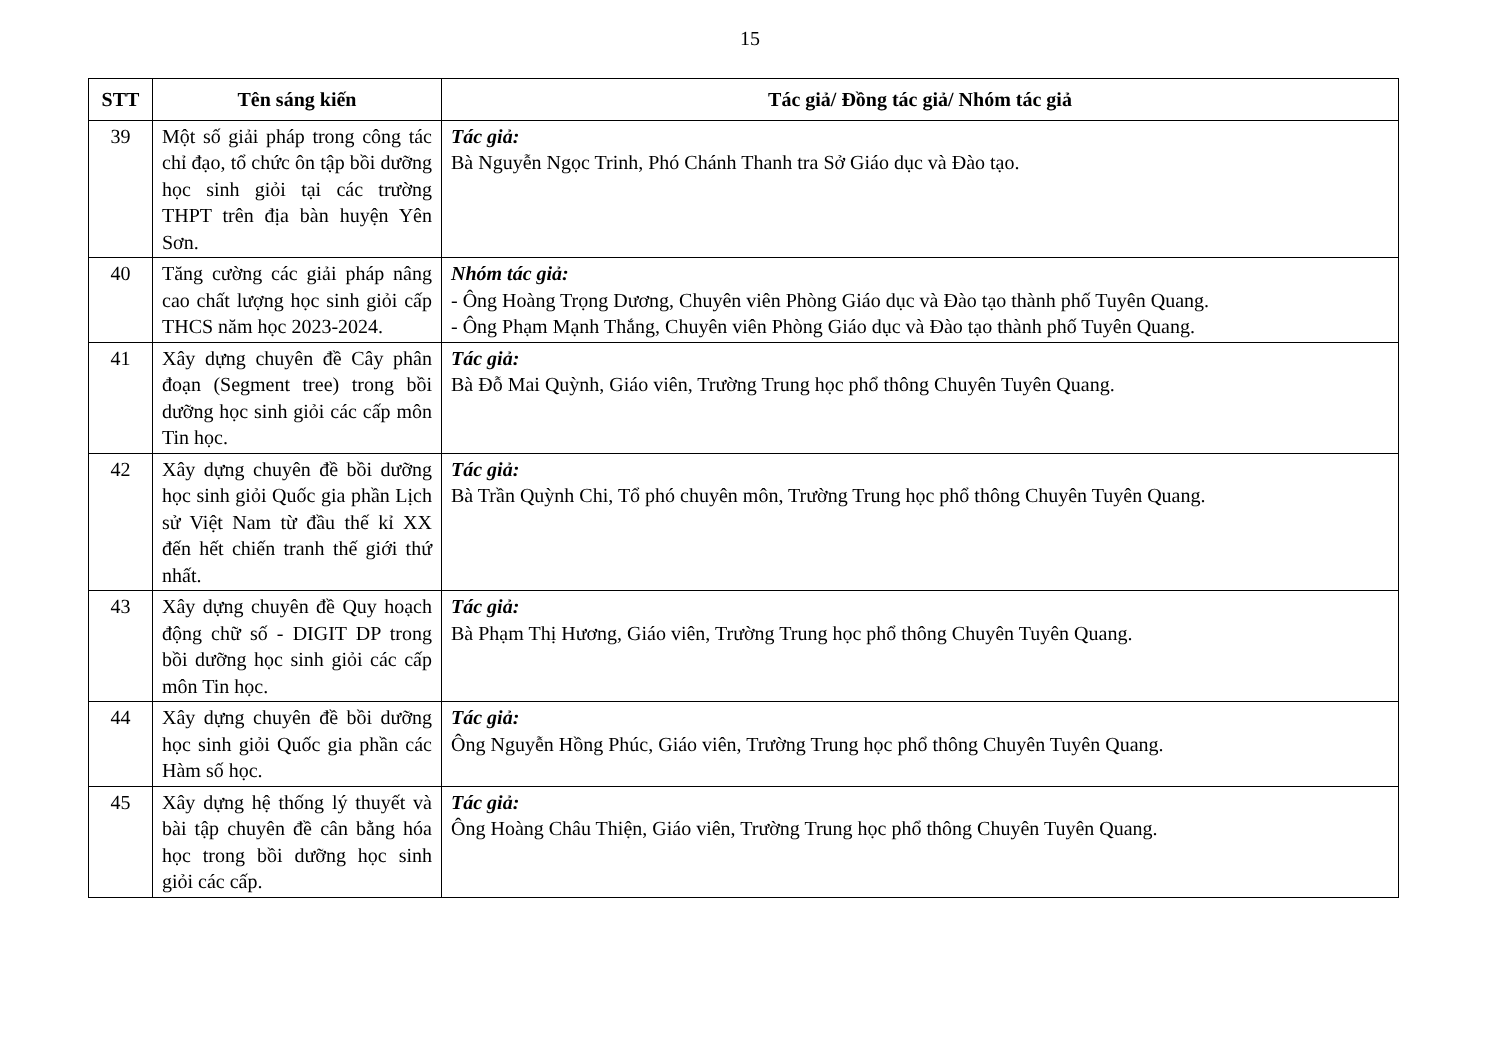15
| STT | Tên sáng kiến | Tác giả/ Đồng tác giả/ Nhóm tác giả |
| --- | --- | --- |
| 39 | Một số giải pháp trong công tác chỉ đạo, tổ chức ôn tập bồi dưỡng học sinh giỏi tại các trường THPT trên địa bàn huyện Yên Sơn. | Tác giả: Bà Nguyễn Ngọc Trinh, Phó Chánh Thanh tra Sở Giáo dục và Đào tạo. |
| 40 | Tăng cường các giải pháp nâng cao chất lượng học sinh giỏi cấp THCS năm học 2023-2024. | Nhóm tác giả: - Ông Hoàng Trọng Dương, Chuyên viên Phòng Giáo dục và Đào tạo thành phố Tuyên Quang. - Ông Phạm Mạnh Thắng, Chuyên viên Phòng Giáo dục và Đào tạo thành phố Tuyên Quang. |
| 41 | Xây dựng chuyên đề Cây phân đoạn (Segment tree) trong bồi dưỡng học sinh giỏi các cấp môn Tin học. | Tác giả: Bà Đỗ Mai Quỳnh, Giáo viên, Trường Trung học phổ thông Chuyên Tuyên Quang. |
| 42 | Xây dựng chuyên đề bồi dưỡng học sinh giỏi Quốc gia phần Lịch sử Việt Nam từ đầu thế kỉ XX đến hết chiến tranh thế giới thứ nhất. | Tác giả: Bà Trần Quỳnh Chi, Tổ phó chuyên môn, Trường Trung học phổ thông Chuyên Tuyên Quang. |
| 43 | Xây dựng chuyên đề Quy hoạch động chữ số - DIGIT DP trong bồi dưỡng học sinh giỏi các cấp môn Tin học. | Tác giả: Bà Phạm Thị Hương, Giáo viên, Trường Trung học phổ thông Chuyên Tuyên Quang. |
| 44 | Xây dựng chuyên đề bồi dưỡng học sinh giỏi Quốc gia phần các Hàm số học. | Tác giả: Ông Nguyễn Hồng Phúc, Giáo viên, Trường Trung học phổ thông Chuyên Tuyên Quang. |
| 45 | Xây dựng hệ thống lý thuyết và bài tập chuyên đề cân bằng hóa học trong bồi dưỡng học sinh giỏi các cấp. | Tác giả: Ông Hoàng Châu Thiện, Giáo viên, Trường Trung học phổ thông Chuyên Tuyên Quang. |